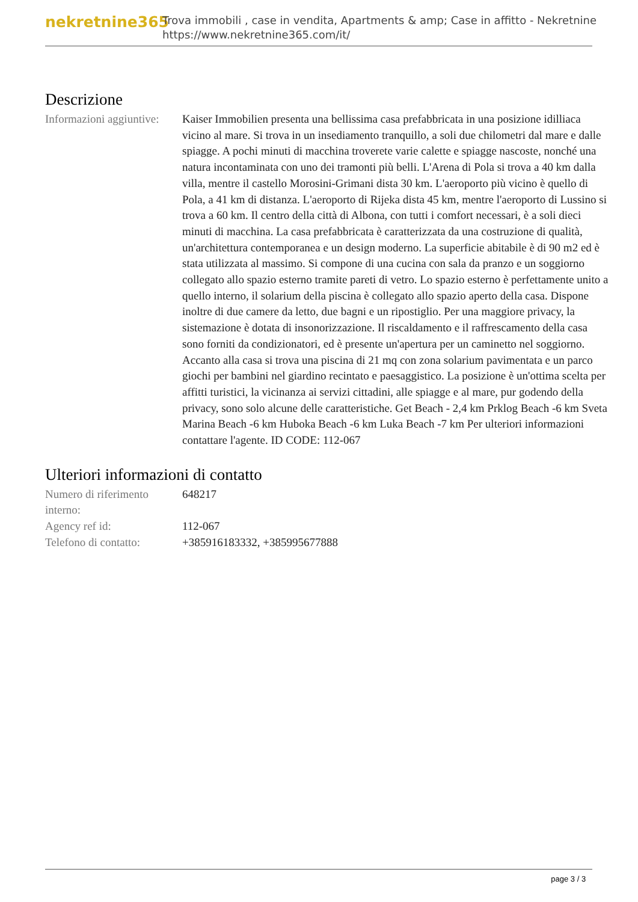nekretnine365
Trova immobili , case in vendita, Apartments & amp; Case in affitto - Nekretnine
https://www.nekretnine365.com/it/
Descrizione
| Informazioni aggiuntive: | Kaiser Immobilien presenta una bellissima casa prefabbricata in una posizione idilliaca vicino al mare. Si trova in un insediamento tranquillo, a soli due chilometri dal mare e dalle spiagge. A pochi minuti di macchina troverete varie calette e spiagge nascoste, nonché una natura incontaminata con uno dei tramonti più belli. L'Arena di Pola si trova a 40 km dalla villa, mentre il castello Morosini-Grimani dista 30 km. L'aeroporto più vicino è quello di Pola, a 41 km di distanza. L'aeroporto di Rijeka dista 45 km, mentre l'aeroporto di Lussino si trova a 60 km. Il centro della città di Albona, con tutti i comfort necessari, è a soli dieci minuti di macchina. La casa prefabbricata è caratterizzata da una costruzione di qualità, un'architettura contemporanea e un design moderno. La superficie abitabile è di 90 m2 ed è stata utilizzata al massimo. Si compone di una cucina con sala da pranzo e un soggiorno collegato allo spazio esterno tramite pareti di vetro. Lo spazio esterno è perfettamente unito a quello interno, il solarium della piscina è collegato allo spazio aperto della casa. Dispone inoltre di due camere da letto, due bagni e un ripostiglio. Per una maggiore privacy, la sistemazione è dotata di insonorizzazione. Il riscaldamento e il raffrescamento della casa sono forniti da condizionatori, ed è presente un'apertura per un caminetto nel soggiorno. Accanto alla casa si trova una piscina di 21 mq con zona solarium pavimentata e un parco giochi per bambini nel giardino recintato e paesaggistico. La posizione è un'ottima scelta per affitti turistici, la vicinanza ai servizi cittadini, alle spiagge e al mare, pur godendo della privacy, sono solo alcune delle caratteristiche. Get Beach - 2,4 km Prklog Beach -6 km Sveta Marina Beach -6 km Huboka Beach -6 km Luka Beach -7 km Per ulteriori informazioni contattare l'agente. ID CODE: 112-067 |
Ulteriori informazioni di contatto
| Numero di riferimento interno: | 648217 |
| Agency ref id: | 112-067 |
| Telefono di contatto: | +385916183332, +385995677888 |
page 3 / 3